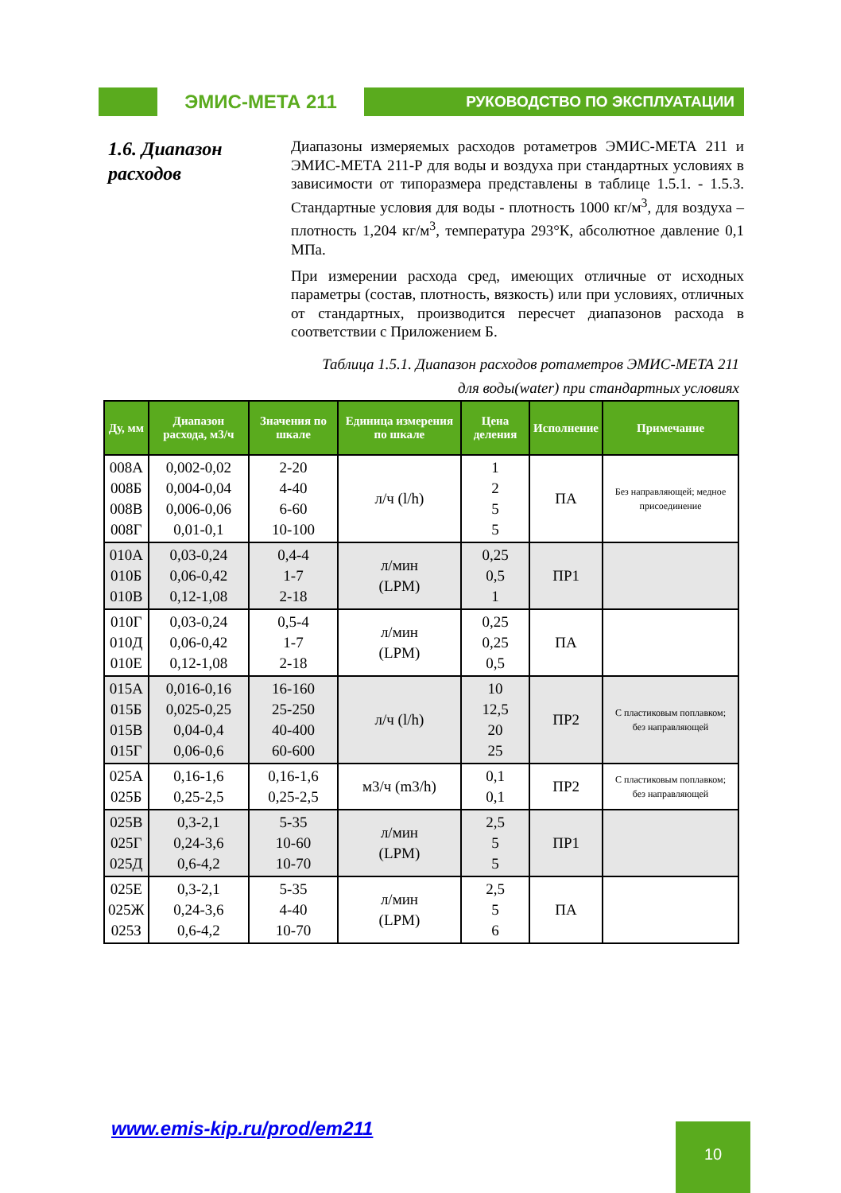ЭМИС-МЕТА 211
РУКОВОДСТВО ПО ЭКСПЛУАТАЦИИ
1.6. Диапазон расходов
Диапазоны измеряемых расходов ротаметров ЭМИС-МЕТА 211 и ЭМИС-МЕТА 211-Р для воды и воздуха при стандартных условиях в зависимости от типоразмера представлены в таблице 1.5.1. - 1.5.3. Стандартные условия для воды - плотность 1000 кг/м<sup>3</sup>, для воздуха – плотность 1,204 кг/м<sup>3</sup>, температура 293°К, абсолютное давление 0,1 МПа.
При измерении расхода сред, имеющих отличные от исходных параметры (состав, плотность, вязкость) или при условиях, отличных от стандартных, производится пересчет диапазонов расхода в соответствии с Приложением Б.
Таблица 1.5.1. Диапазон расходов ротаметров ЭМИС-МЕТА 211
для воды(water) при стандартных условиях
| Ду, мм | Диапазон расхода, м3/ч | Значения по шкале | Единица измерения по шкале | Цена деления | Исполнение | Примечание |
| --- | --- | --- | --- | --- | --- | --- |
| 008А 008Б 008В 008Г | 0,002-0,02 0,004-0,04 0,006-0,06 0,01-0,1 | 2-20 4-40 6-60 10-100 | л/ч (l/h) | 1 2 5 5 | ПА | Без направляющей; медное присоединение |
| 010А 010Б 010В | 0,03-0,24 0,06-0,42 0,12-1,08 | 0,4-4 1-7 2-18 | л/мин (LPM) | 0,25 0,5 1 | ПР1 | |
| 010Г 010Д 010Е | 0,03-0,24 0,06-0,42 0,12-1,08 | 0,5-4 1-7 2-18 | л/мин (LPM) | 0,25 0,25 0,5 | ПА | |
| 015А 015Б 015В 015Г | 0,016-0,16 0,025-0,25 0,04-0,4 0,06-0,6 | 16-160 25-250 40-400 60-600 | л/ч (l/h) | 10 12,5 20 25 | ПР2 | С пластиковым поплавком; без направляющей |
| 025А 025Б | 0,16-1,6 0,25-2,5 | 0,16-1,6 0,25-2,5 | м3/ч (m3/h) | 0,1 0,1 | ПР2 | С пластиковым поплавком; без направляющей |
| 025В 025Г 025Д | 0,3-2,1 0,24-3,6 0,6-4,2 | 5-35 10-60 10-70 | л/мин (LPM) | 2,5 5 5 | ПР1 | |
| 025Е 025Ж 025З | 0,3-2,1 0,24-3,6 0,6-4,2 | 5-35 4-40 10-70 | л/мин (LPM) | 2,5 5 6 | ПА | |
www.emis-kip.ru/prod/em211 10